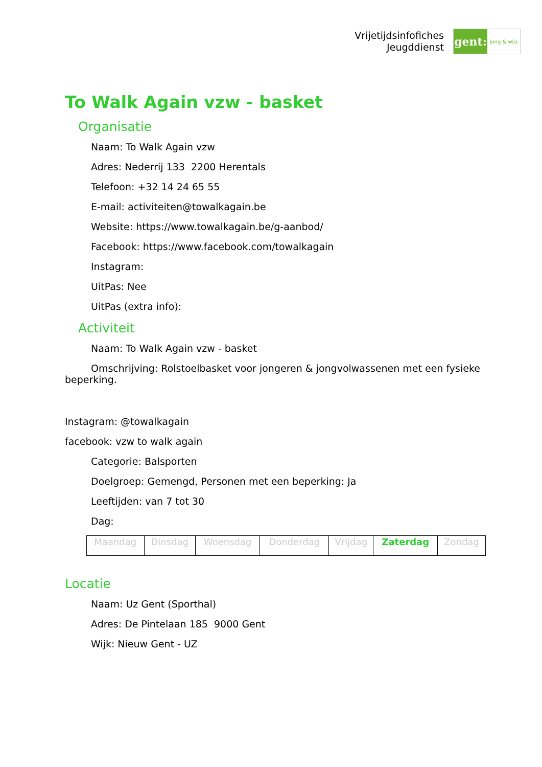Vrijetijdsinfofiches
Jeugddienst
gent:
jong & wijs
To Walk Again vzw - basket
Organisatie
Naam: To Walk Again vzw
Adres: Nederrij 133 2200 Herentals
Telefoon: +32 14 24 65 55
E-mail: activiteiten@towalkagain.be
Website: https://www.towalkagain.be/g-aanbod/
Facebook: https://www.facebook.com/towalkagain
Instagram:
UitPas: Nee
UitPas (extra info):
Activiteit
Naam: To Walk Again vzw - basket
Omschrijving: Rolstoelbasket voor jongeren & jongvolwassenen met een fysieke beperking.
Instagram: @towalkagain
facebook: vzw to walk again
Categorie: Balsporten
Doelgroep: Gemengd, Personen met een beperking: Ja
Leeftijden: van 7 tot 30
Dag:
| Maandag | Dinsdag | Woensdag | Donderdag | Vrijdag | Zaterdag | Zondag |
Locatie
Naam: Uz Gent (Sporthal)
Adres: De Pintelaan 185 9000 Gent
Wijk: Nieuw Gent - UZ